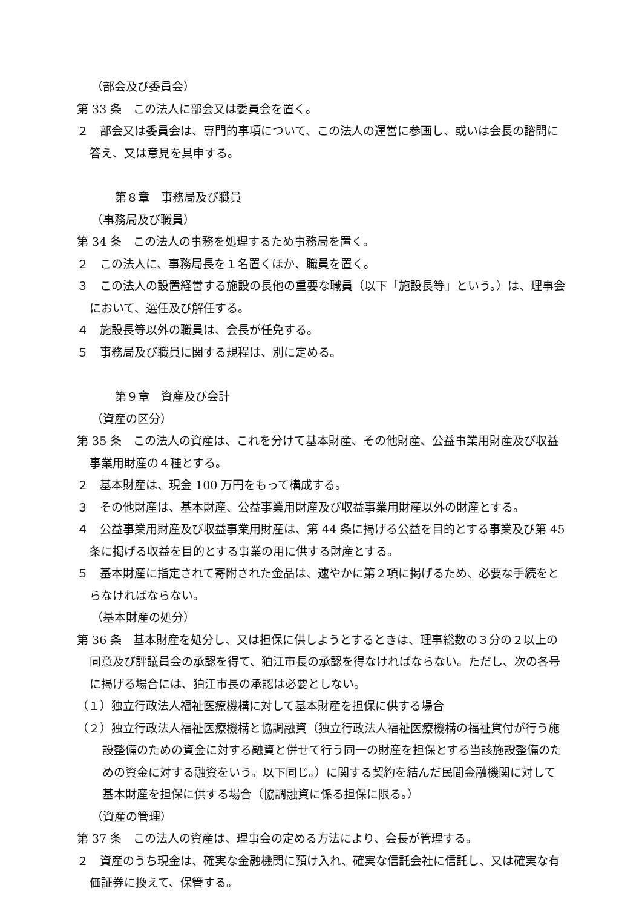（部会及び委員会）
第 33 条　この法人に部会又は委員会を置く。
２　部会又は委員会は、専門的事項について、この法人の運営に参画し、或いは会長の諮問に答え、又は意見を具申する。
第８章　事務局及び職員
（事務局及び職員）
第 34 条　この法人の事務を処理するため事務局を置く。
２　この法人に、事務局長を１名置くほか、職員を置く。
３　この法人の設置経営する施設の長他の重要な職員（以下「施設長等」という。）は、理事会において、選任及び解任する。
４　施設長等以外の職員は、会長が任免する。
５　事務局及び職員に関する規程は、別に定める。
第９章　資産及び会計
（資産の区分）
第 35 条　この法人の資産は、これを分けて基本財産、その他財産、公益事業用財産及び収益事業用財産の４種とする。
２　基本財産は、現金 100 万円をもって構成する。
３　その他財産は、基本財産、公益事業用財産及び収益事業用財産以外の財産とする。
４　公益事業用財産及び収益事業用財産は、第 44 条に掲げる公益を目的とする事業及び第 45 条に掲げる収益を目的とする事業の用に供する財産とする。
５　基本財産に指定されて寄附された金品は、速やかに第２項に掲げるため、必要な手続をとらなければならない。
（基本財産の処分）
第 36 条　基本財産を処分し、又は担保に供しようとするときは、理事総数の３分の２以上の同意及び評議員会の承認を得て、狛江市長の承認を得なければならない。ただし、次の各号に掲げる場合には、狛江市長の承認は必要としない。
（１）独立行政法人福祉医療機構に対して基本財産を担保に供する場合
（２）独立行政法人福祉医療機構と協調融資（独立行政法人福祉医療機構の福祉貸付が行う施設整備のための資金に対する融資と併せて行う同一の財産を担保とする当該施設整備のための資金に対する融資をいう。以下同じ。）に関する契約を結んだ民間金融機関に対して基本財産を担保に供する場合（協調融資に係る担保に限る。）
（資産の管理）
第 37 条　この法人の資産は、理事会の定める方法により、会長が管理する。
２　資産のうち現金は、確実な金融機関に預け入れ、確実な信託会社に信託し、又は確実な有価証券に換えて、保管する。